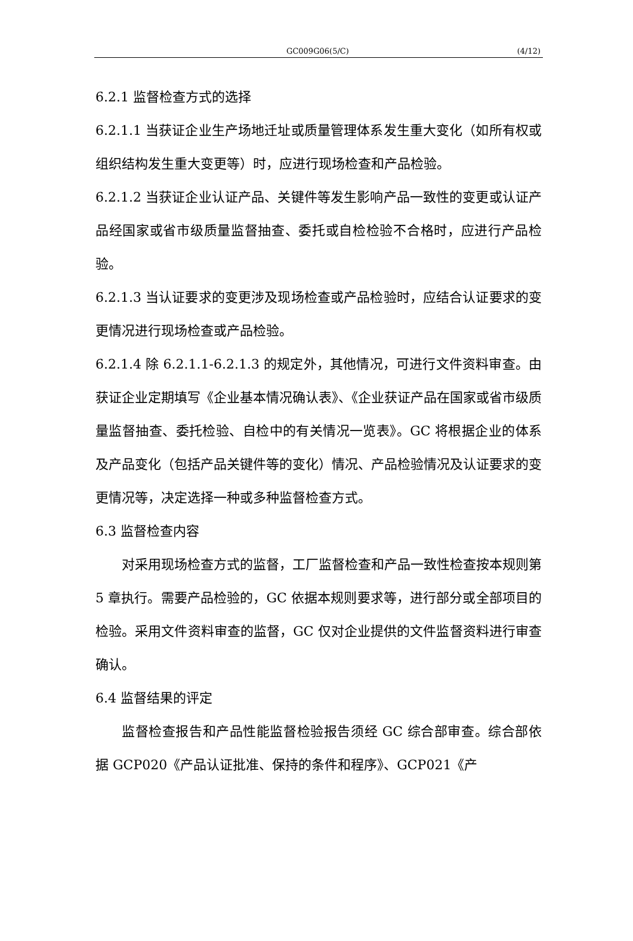GC009G06(5/C) (4/12)
6.2.1 监督检查方式的选择
6.2.1.1 当获证企业生产场地迁址或质量管理体系发生重大变化（如所有权或组织结构发生重大变更等）时，应进行现场检查和产品检验。
6.2.1.2 当获证企业认证产品、关键件等发生影响产品一致性的变更或认证产品经国家或省市级质量监督抽查、委托或自检检验不合格时，应进行产品检验。
6.2.1.3 当认证要求的变更涉及现场检查或产品检验时，应结合认证要求的变更情况进行现场检查或产品检验。
6.2.1.4 除 6.2.1.1-6.2.1.3 的规定外，其他情况，可进行文件资料审查。由获证企业定期填写《企业基本情况确认表》、《企业获证产品在国家或省市级质量监督抽查、委托检验、自检中的有关情况一览表》。GC 将根据企业的体系及产品变化（包括产品关键件等的变化）情况、产品检验情况及认证要求的变更情况等，决定选择一种或多种监督检查方式。
6.3 监督检查内容
对采用现场检查方式的监督，工厂监督检查和产品一致性检查按本规则第 5 章执行。需要产品检验的，GC 依据本规则要求等，进行部分或全部项目的检验。采用文件资料审查的监督，GC 仅对企业提供的文件监督资料进行审查确认。
6.4 监督结果的评定
监督检查报告和产品性能监督检验报告须经 GC 综合部审查。综合部依据 GCP020《产品认证批准、保持的条件和程序》、GCP021《产